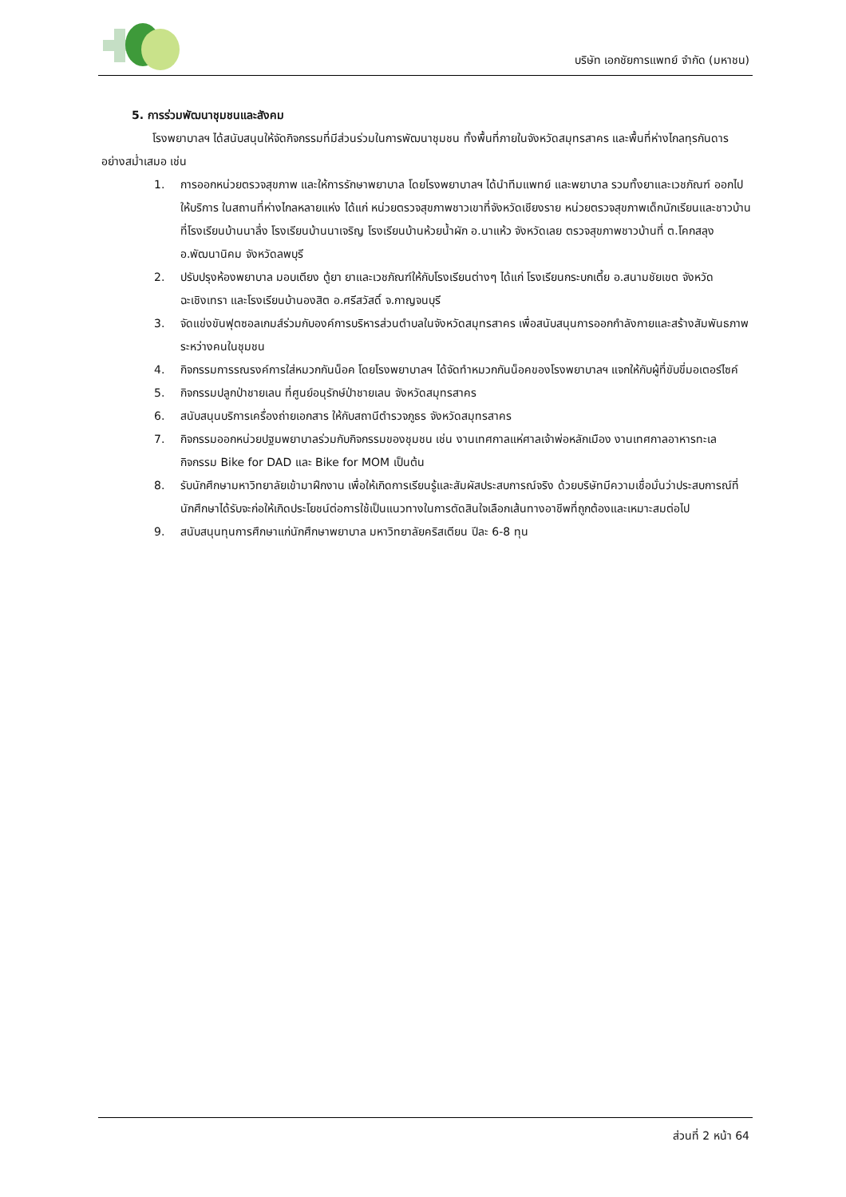บริษัท เอกชัยการแพทย์ จำกัด (มหาชน)
5. การร่วมพัฒนาชุมชนและสังคม
โรงพยาบาลฯ ได้สนับสนุนให้จัดกิจกรรมที่มีส่วนร่วมในการพัฒนาชุมชน ทั้งพื้นที่ภายในจังหวัดสมุทรสาคร และพื้นที่ห่างไกลทุรกันดารอย่างสม่ำเสมอ เช่น
1. การออกหน่วยตรวจสุขภาพ และให้การรักษาพยาบาล โดยโรงพยาบาลฯ ได้นำทีมแพทย์ และพยาบาล รวมทั้งยาและเวชภัณฑ์ ออกไปให้บริการ ในสถานที่ห่างไกลหลายแห่ง ได้แก่ หน่วยตรวจสุขภาพชาวเขาที่จังหวัดเชียงราย หน่วยตรวจสุขภาพเด็กนักเรียนและชาวบ้านที่โรงเรียนบ้านนาลึ่ง โรงเรียนบ้านนาเจริญ โรงเรียนบ้านห้วยน้ำผัก อ.นาแห้ว จังหวัดเลย ตรวจสุขภาพชาวบ้านที่ ต.โคกสลุง อ.พัฒนานิคม จังหวัดลพบุรี
2. ปรับปรุงห้องพยาบาล มอบเตียง ตู้ยา ยาและเวชภัณฑ์ให้กับโรงเรียนต่างๆ ได้แก่ โรงเรียนกระบกเตี้ย อ.สนามชัยเขต จังหวัดฉะเชิงเทรา และโรงเรียนบ้านองสิต อ.ศรีสวัสดิ์ จ.กาญจนบุรี
3. จัดแข่งขันฟุตซอลเกมส์ร่วมกับองค์การบริหารส่วนตำบลในจังหวัดสมุทรสาคร เพื่อสนับสนุนการออกกำลังกายและสร้างสัมพันธภาพระหว่างคนในชุมชน
4. กิจกรรมการรณรงค์การใส่หมวกกันน็อค โดยโรงพยาบาลฯ ได้จัดทำหมวกกันน็อคของโรงพยาบาลฯ แจกให้กับผู้ที่ขับขี่มอเตอร์ไซค์
5. กิจกรรมปลูกป่าชายเลน ที่ศูนย์อนุรักษ์ป่าชายเลน จังหวัดสมุทรสาคร
6. สนับสนุนบริการเครื่องถ่ายเอกสาร ให้กับสถานีตำรวจภูธร จังหวัดสมุทรสาคร
7. กิจกรรมออกหน่วยปฐมพยาบาลร่วมกับกิจกรรมของชุมชน เช่น งานเทศกาลแห่ศาลเจ้าพ่อหลักเมือง งานเทศกาลอาหารทะเล กิจกรรม Bike for DAD และ Bike for MOM เป็นต้น
8. รับนักศึกษามหาวิทยาลัยเข้ามาฝึกงาน เพื่อให้เกิดการเรียนรู้และสัมผัสประสบการณ์จริง ด้วยบริษัทมีความเชื่อมั่นว่าประสบการณ์ที่นักศึกษาได้รับจะก่อให้เกิดประโยชน์ต่อการใช้เป็นแนวทางในการตัดสินใจเลือกเส้นทางอาชีพที่ถูกต้องและเหมาะสมต่อไป
9. สนับสนุนทุนการศึกษาแก่นักศึกษาพยาบาล มหาวิทยาลัยคริสเตียน ปีละ 6-8 ทุน
ส่วนที่ 2 หน้า 64